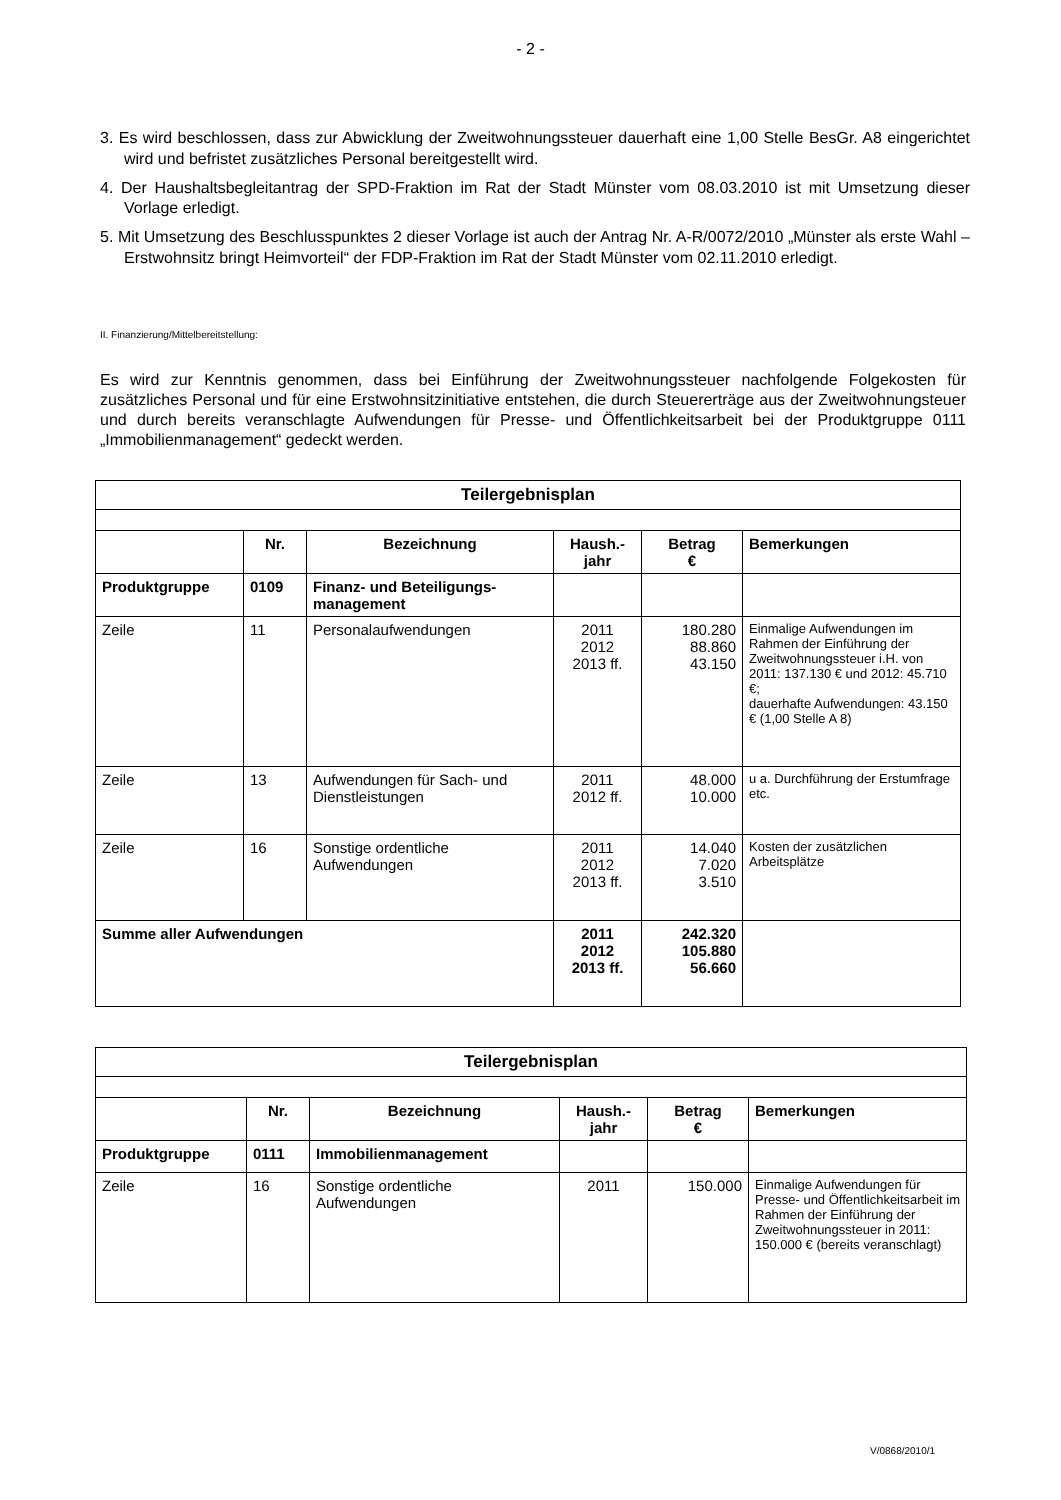- 2 -
3. Es wird beschlossen, dass zur Abwicklung der Zweitwohnungssteuer dauerhaft eine 1,00 Stelle BesGr. A8 eingerichtet wird und befristet zusätzliches Personal bereitgestellt wird.
4. Der Haushaltsbegleitantrag der SPD-Fraktion im Rat der Stadt Münster vom 08.03.2010 ist mit Umsetzung dieser Vorlage erledigt.
5. Mit Umsetzung des Beschlusspunktes 2 dieser Vorlage ist auch der Antrag Nr. A-R/0072/2010 „Münster als erste Wahl – Erstwohnsitz bringt Heimvorteil“ der FDP-Fraktion im Rat der Stadt Münster vom 02.11.2010 erledigt.
II. Finanzierung/Mittelbereitstellung:
Es wird zur Kenntnis genommen, dass bei Einführung der Zweitwohnungssteuer nachfolgende Folgekosten für zusätzliches Personal und für eine Erstwohnsitzinitiative entstehen, die durch Steuererträge aus der Zweitwohnungsteuer und durch bereits veranschlagte Aufwendungen für Presse- und Öffentlichkeitsarbeit bei der Produktgruppe 0111 „Immobilienmanagement“ gedeckt werden.
| Teilergebnisplan | | | | | |
| --- | --- | --- | --- | --- | --- |
| | Nr. | Bezeichnung | Haush.- jahr | Betrag € | Bemerkungen |
| Produktgruppe | 0109 | Finanz- und Beteiligungs-management | | | |
| Zeile | 11 | Personalaufwendungen | 2011 2012 2013 ff. | 180.280 88.860 43.150 | Einmalige Aufwendungen im Rahmen der Einführung der Zweitwohnungssteuer i.H. von 2011: 137.130 € und 2012: 45.710 €; dauerhafte Aufwendungen: 43.150 € (1,00 Stelle A 8) |
| Zeile | 13 | Aufwendungen für Sach- und Dienstleistungen | 2011 2012 ff. | 48.000 10.000 | u a. Durchführung der Erstumfrage etc. |
| Zeile | 16 | Sonstige ordentliche Aufwendungen | 2011 2012 2013 ff. | 14.040 7.020 3.510 | Kosten der zusätzlichen Arbeitsplätze |
| Summe aller Aufwendungen | | | 2011 2012 2013 ff. | 242.320 105.880 56.660 | |
| Teilergebnisplan | | | | | |
| --- | --- | --- | --- | --- | --- |
| | Nr. | Bezeichnung | Haush.- jahr | Betrag € | Bemerkungen |
| Produktgruppe | 0111 | Immobilienmanagement | | | |
| Zeile | 16 | Sonstige ordentliche Aufwendungen | 2011 | 150.000 | Einmalige Aufwendungen für Presse- und Öffentlichkeitsarbeit im Rahmen der Einführung der Zweitwohnungssteuer in 2011: 150.000 € (bereits veranschlagt) |
V/0868/2010/1